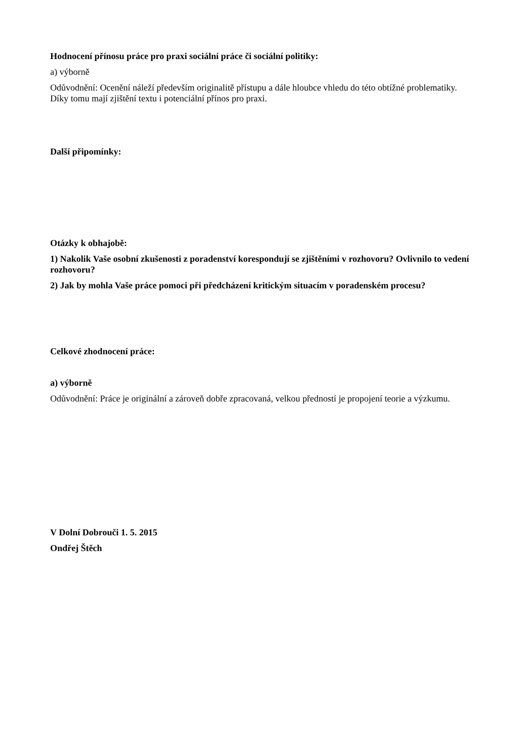Hodnocení přínosu práce pro praxi sociální práce či sociální politiky:
a) výborně
Odůvodnění: Ocenění náleží především originalitě přístupu a dále hloubce vhledu do této obtížné problematiky. Díky tomu mají zjištění textu i potenciální přínos pro praxi.
Další připomínky:
Otázky k obhajobě:
1) Nakolik Vaše osobní zkušenosti z poradenství korespondují se zjištěními v rozhovoru? Ovlivnilo to vedení rozhovoru?
2) Jak by mohla Vaše práce pomoci při předcházení kritickým situacím v poradenském procesu?
Celkové zhodnocení práce:
a) výborně
Odůvodnění: Práce je originální a zároveň dobře zpracovaná, velkou předností je propojení teorie a výzkumu.
V Dolní Dobrouči 1. 5. 2015
Ondřej Štěch